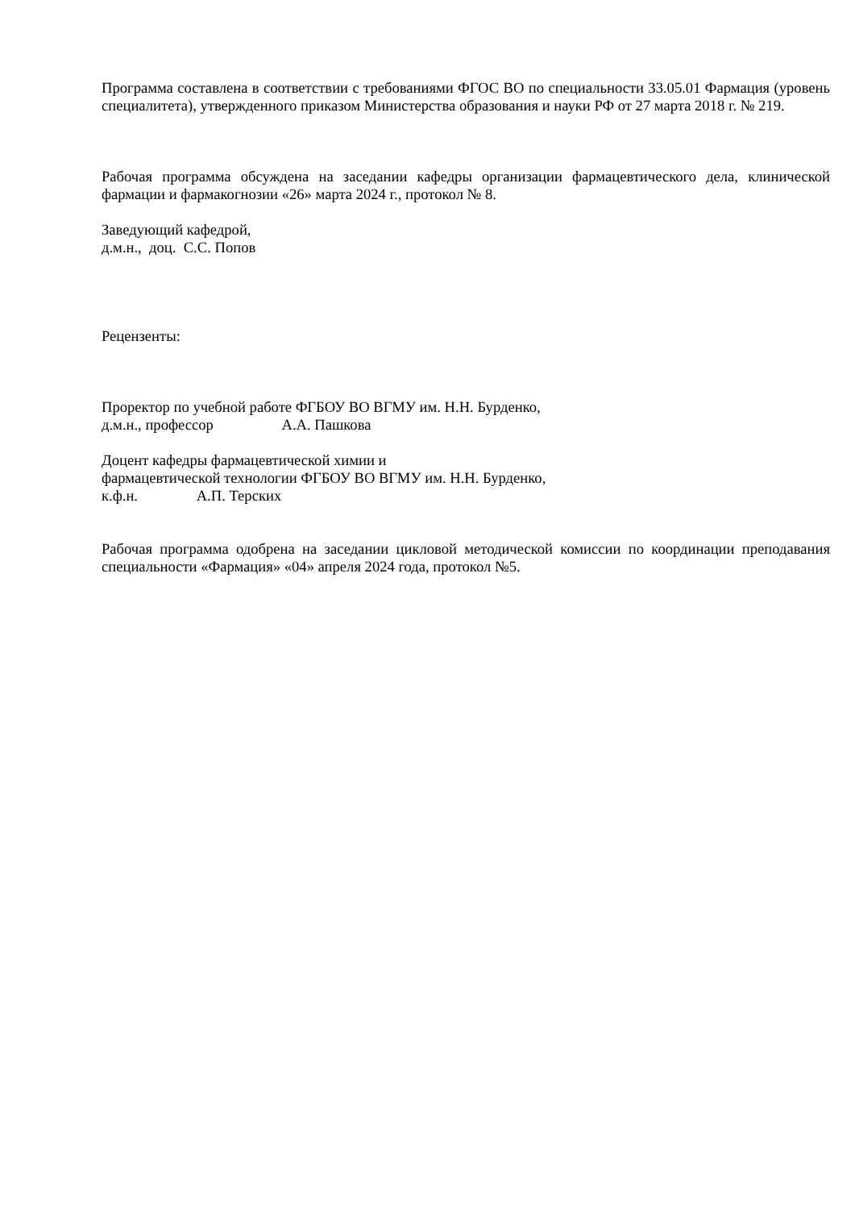Программа составлена в соответствии с требованиями ФГОС ВО по специальности 33.05.01 Фармация (уровень специалитета), утвержденного приказом Министерства образования и науки РФ от 27 марта 2018 г. № 219.
Рабочая программа обсуждена на заседании кафедры организации фармацевтического дела, клинической фармации и фармакогнозии «26» марта 2024 г., протокол № 8.
Заведующий кафедрой,
д.м.н., доц. С.С. Попов
Рецензенты:
Проректор по учебной работе ФГБОУ ВО ВГМУ им. Н.Н. Бурденко,
д.м.н., профессор А.А. Пашкова
Доцент кафедры фармацевтической химии и
фармацевтической технологии ФГБОУ ВО ВГМУ им. Н.Н. Бурденко,
к.ф.н. А.П. Терских
Рабочая программа одобрена на заседании цикловой методической комиссии по координации преподавания специальности «Фармация» «04» апреля 2024 года, протокол №5.